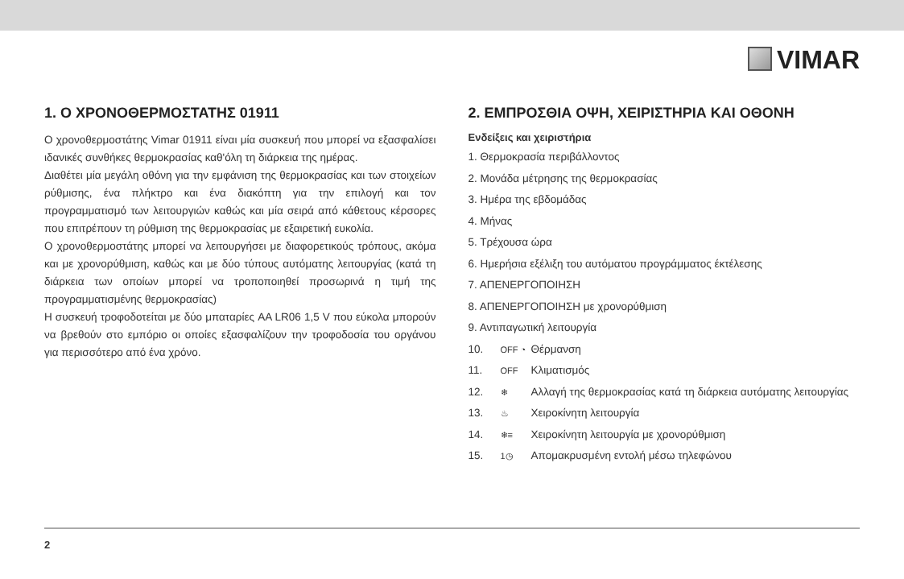VIMAR
1. Ο ΧΡΟΝΟΘΕΡΜΟΣΤΑΤΗΣ 01911
Ο χρονοθερμοστάτης Vimar 01911 είναι μία συσκευή που μπορεί να εξασφαλίσει ιδανικές συνθήκες θερμοκρασίας καθ'όλη τη διάρκεια της ημέρας.
Διαθέτει μία μεγάλη οθόνη για την εμφάνιση της θερμοκρασίας και των στοιχείων ρύθμισης, ένα πλήκτρο και ένα διακόπτη για την επιλογή και τον προγραμματισμό των λειτουργιών καθώς και μία σειρά από κάθετους κέρσορες που επιτρέπουν τη ρύθμιση της θερμοκρασίας με εξαιρετική ευκολία.
Ο χρονοθερμοστάτης μπορεί να λειτουργήσει με διαφορετικούς τρόπους, ακόμα και με χρονορύθμιση, καθώς και με δύο τύπους αυτόματης λειτουργίας (κατά τη διάρκεια των οποίων μπορεί να τροποποιηθεί προσωρινά η τιμή της προγραμματισμένης θερμοκρασίας)
Η συσκευή τροφοδοτείται με δύο μπαταρίες AA LR06 1,5 V που εύκολα μπορούν να βρεθούν στο εμπόριο οι οποίες εξασφαλίζουν την τροφοδοσία του οργάνου για περισσότερο από ένα χρόνο.
2. ΕΜΠΡΟΣΘΙΑ ΟΨΗ, ΧΕΙΡΙΣΤΗΡΙΑ ΚΑΙ ΟΘΟΝΗ
Ενδείξεις και χειριστήρια
1. Θερμοκρασία περιβάλλοντος
2. Μονάδα μέτρησης της θερμοκρασίας
3. Ημέρα της εβδομάδας
4. Μήνας
5. Τρέχουσα ώρα
6. Ημερήσια εξέλιξη του αυτόματου προγράμματος έκτέλεσης
7. ΑΠΕΝΕΡΓΟΠΟΙΗΣΗ
8. ΑΠΕΝΕΡΓΟΠΟΙΗΣΗ με χρονορύθμιση
9. Αντιπαγωτική λειτουργία
10. OFF ◔ Θέρμανση
11. OFF Κλιματισμός
12. ❄ Αλλαγή της θερμοκρασίας κατά τη διάρκεια αυτόματης λειτουργίας
13. ♨ Χειροκίνητη λειτουργία
14. ❄≡ Χειροκίνητη λειτουργία με χρονορύθμιση
15. 1◷ Απομακρυσμένη εντολή μέσω τηλεφώνου
2